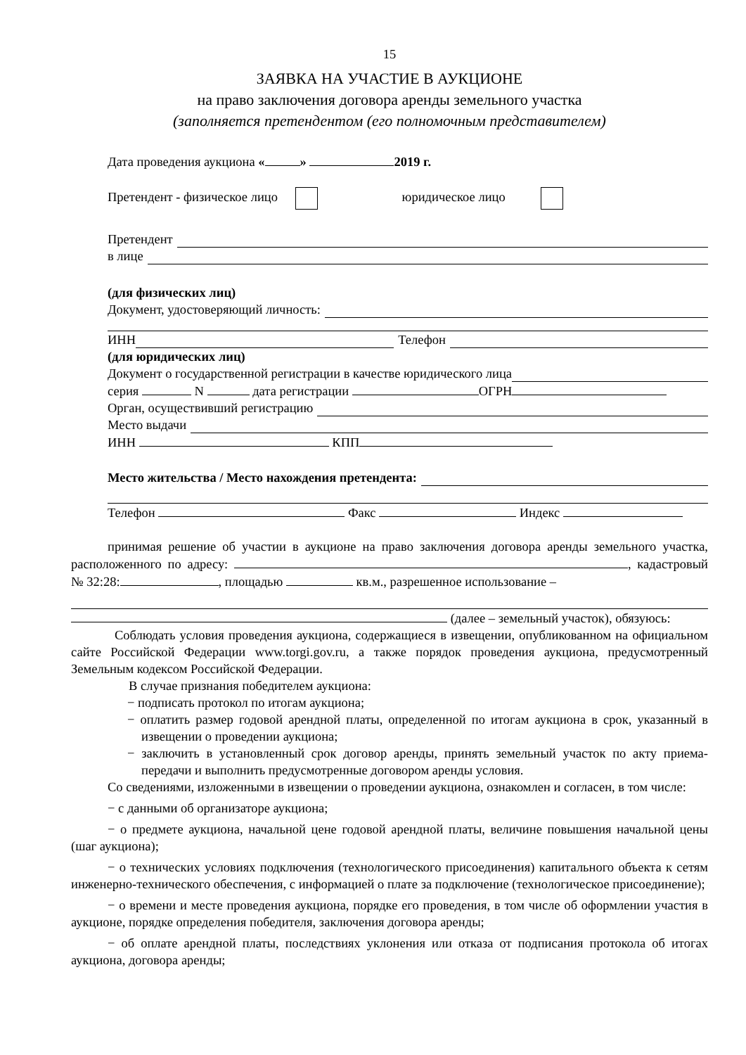15
ЗАЯВКА НА УЧАСТИЕ В АУКЦИОНЕ
на право заключения договора аренды земельного участка
(заполняется претендентом (его полномочным представителем)
Дата проведения аукциона « » 2019 г.
Претендент - физическое лицо юридическое лицо
Претендент
в лице
(для физических лиц)
Документ, удостоверяющий личность:
ИНН Телефон
(для юридических лиц)
Документ о государственной регистрации в качестве юридического лица
серия N дата регистрации ОГРН
Орган, осуществивший регистрацию
Место выдачи
ИНН КПП
Место жительства / Место нахождения претендента:
Телефон Факс Индекс
принимая решение об участии в аукционе на право заключения договора аренды земельного участка, расположенного по адресу: , кадастровый № 32:28: , площадью кв.м., разрешенное использование –
(далее – земельный участок), обязуюсь:
Соблюдать условия проведения аукциона, содержащиеся в извещении, опубликованном на официальном сайте Российской Федерации www.torgi.gov.ru, а также порядок проведения аукциона, предусмотренный Земельным кодексом Российской Федерации.
В случае признания победителем аукциона:
− подписать протокол по итогам аукциона;
− оплатить размер годовой арендной платы, определенной по итогам аукциона в срок, указанный в извещении о проведении аукциона;
− заключить в установленный срок договор аренды, принять земельный участок по акту приема-передачи и выполнить предусмотренные договором аренды условия.
Со сведениями, изложенными в извещении о проведении аукциона, ознакомлен и согласен, в том числе:
− с данными об организаторе аукциона;
− о предмете аукциона, начальной цене годовой арендной платы, величине повышения начальной цены (шаг аукциона);
− о технических условиях подключения (технологического присоединения) капитального объекта к сетям инженерно-технического обеспечения, с информацией о плате за подключение (технологическое присоединение);
− о времени и месте проведения аукциона, порядке его проведения, в том числе об оформлении участия в аукционе, порядке определения победителя, заключения договора аренды;
− об оплате арендной платы, последствиях уклонения или отказа от подписания протокола об итогах аукциона, договора аренды;